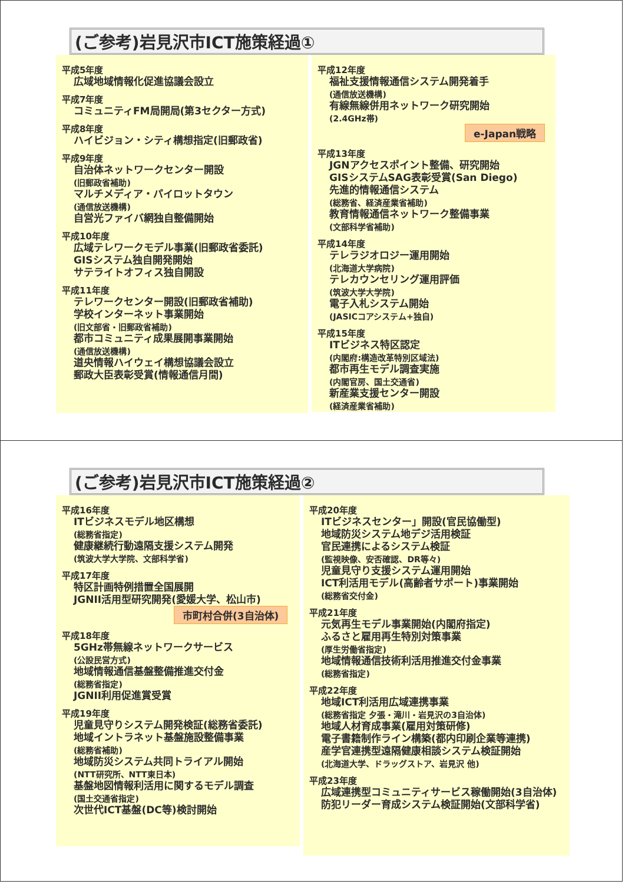(ご参考)岩見沢市ICT施策経過①
平成5年度
広域地域情報化促進協議会設立
平成7年度
コミュニティFM局開局(第3セクター方式)
平成8年度
ハイビジョン・シティ構想指定(旧郵政省)
平成9年度
自治体ネットワークセンター開設
(旧郵政省補助)
マルチメディア・パイロットタウン
(通信放送機構)
自営光ファイバ網独自整備開始
平成10年度
広域テレワークモデル事業(旧郵政省委託)
GISシステム独自開発開始
サテライトオフィス独自開設
平成11年度
テレワークセンター開設(旧郵政省補助)
学校インターネット事業開始
(旧文部省・旧郵政省補助)
都市コミュニティ成果展開事業開始
(通信放送機構)
道央情報ハイウェイ構想協議会設立
郵政大臣表彰受賞(情報通信月間)
平成12年度
福祉支援情報通信システム開発着手
(通信放送機構)
有線無線併用ネットワーク研究開始
(2.4GHz帯)
e-Japan戦略
平成13年度
JGNアクセスポイント整備、研究開始
GISシステムSAG表彰受賞(San Diego)
先進的情報通信システム
(総務省、経済産業省補助)
教育情報通信ネットワーク整備事業
(文部科学省補助)
平成14年度
テレラジオロジー運用開始
(北海道大学病院)
テレカウンセリング運用評価
(筑波大学大学院)
電子入札システム開始
(JASICコアシステム+独自)
平成15年度
ITビジネス特区認定
(内閣府:構造改革特別区域法)
都市再生モデル調査実施
(内閣官房、国土交通省)
新産業支援センター開設
(経済産業省補助)
(ご参考)岩見沢市ICT施策経過②
平成16年度
ITビジネスモデル地区構想
(総務省指定)
健康継続行動遠隔支援システム開発
(筑波大学大学院、文部科学省)
平成17年度
特区計画特例措置全国展開
JGNII活用型研究開発(愛媛大学、松山市)
市町村合併(3自治体)
平成18年度
5GHz帯無線ネットワークサービス
(公設民営方式)
地域情報通信基盤整備推進交付金
(総務省指定)
JGNII利用促進賞受賞
平成19年度
児童見守りシステム開発検証(総務省委託)
地域イントラネット基盤施設整備事業
(総務省補助)
地域防災システム共同トライアル開始
(NTT研究所、NTT東日本)
基盤地図情報利活用に関するモデル調査
(国土交通省指定)
次世代ICT基盤(DC等)検討開始
平成20年度
ITビジネスセンター」開設(官民協働型)
地域防災システム地デジ活用検証
官民連携によるシステム検証
(監視映像、安否確認、DR等々)
児童見守り支援システム運用開始
ICT利活用モデル(高齢者サポート)事業開始
(総務省交付金)
平成21年度
元気再生モデル事業開始(内閣府指定)
ふるさと雇用再生特別対策事業
(厚生労働省指定)
地域情報通信技術利活用推進交付金事業
(総務省指定)
平成22年度
地域ICT利活用広域連携事業
(総務省指定 夕張・滝川・岩見沢の3自治体)
地域人材育成事業(雇用対策研修)
電子書籍制作ライン構築(都内印刷企業等連携)
産学官連携型遠隔健康相談システム検証開始
(北海道大学、ドラッグストア、岩見沢 他)
平成23年度
広域連携型コミュニティサービス稼働開始(3自治体)
防犯リーダー育成システム検証開始(文部科学省)